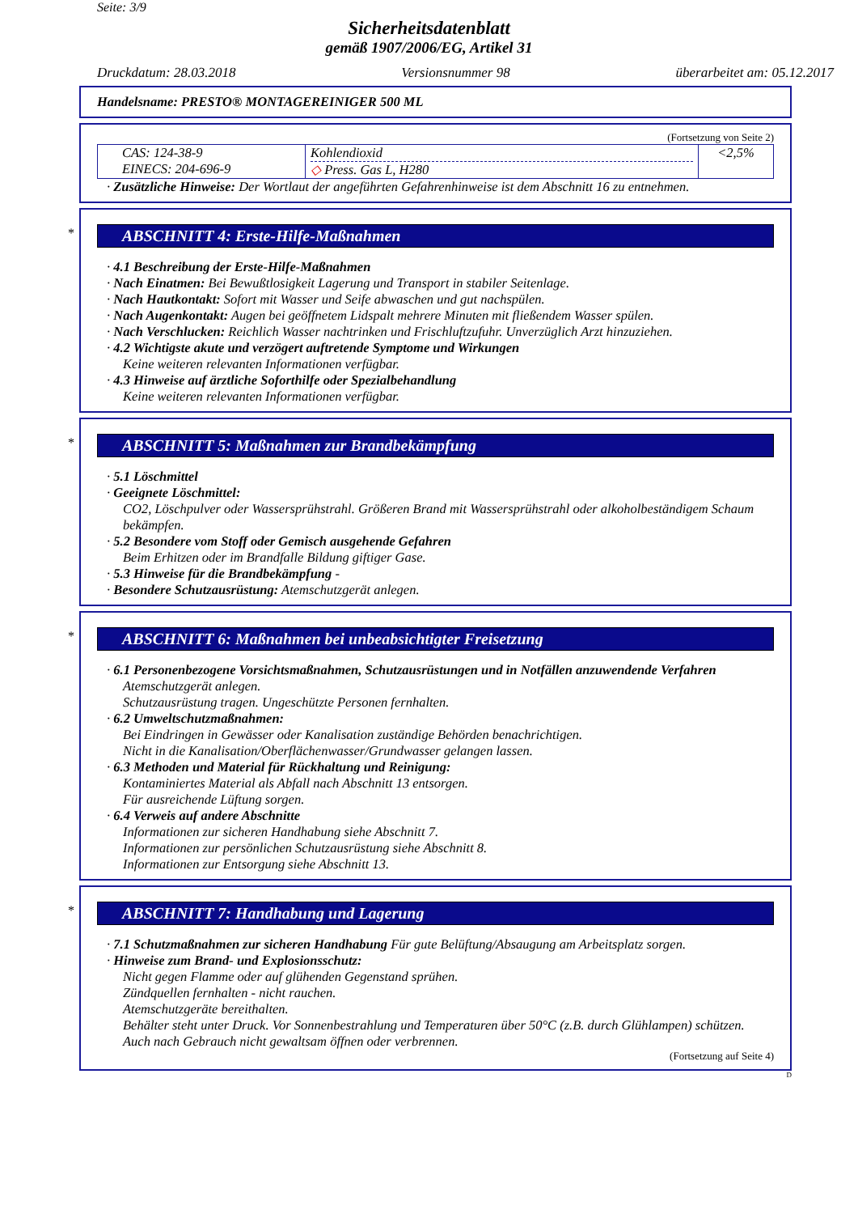Seite: 3/9
Sicherheitsdatenblatt
gemäß 1907/2006/EG, Artikel 31
Druckdatum: 28.03.2018 Versionsnummer 98 überarbeitet am: 05.12.2017
Handelsname: PRESTO® MONTAGEREINIGER 500 ML
(Fortsetzung von Seite 2)
| CAS: 124-38-9 EINECS: 204-696-9 | Kohlendioxid ◇ Press. Gas L, H280 | <2,5% |
· Zusätzliche Hinweise: Der Wortlaut der angeführten Gefahrenhinweise ist dem Abschnitt 16 zu entnehmen.
*
ABSCHNITT 4: Erste-Hilfe-Maßnahmen
· 4.1 Beschreibung der Erste-Hilfe-Maßnahmen
· Nach Einatmen: Bei Bewußtlosigkeit Lagerung und Transport in stabiler Seitenlage.
· Nach Hautkontakt: Sofort mit Wasser und Seife abwaschen und gut nachspülen.
· Nach Augenkontakt: Augen bei geöffnetem Lidspalt mehrere Minuten mit fließendem Wasser spülen.
· Nach Verschlucken: Reichlich Wasser nachtrinken und Frischluftzufuhr. Unverzüglich Arzt hinzuziehen.
· 4.2 Wichtigste akute und verzögert auftretende Symptome und Wirkungen
Keine weiteren relevanten Informationen verfügbar.
· 4.3 Hinweise auf ärztliche Soforthilfe oder Spezialbehandlung
Keine weiteren relevanten Informationen verfügbar.
*
ABSCHNITT 5: Maßnahmen zur Brandbekämpfung
· 5.1 Löschmittel
· Geeignete Löschmittel:
CO2, Löschpulver oder Wassersprühstrahl. Größeren Brand mit Wassersprühstrahl oder alkoholbeständigem Schaum bekämpfen.
· 5.2 Besondere vom Stoff oder Gemisch ausgehende Gefahren
Beim Erhitzen oder im Brandfalle Bildung giftiger Gase.
· 5.3 Hinweise für die Brandbekämpfung -
· Besondere Schutzausrüstung: Atemschutzgerät anlegen.
*
ABSCHNITT 6: Maßnahmen bei unbeabsichtigter Freisetzung
· 6.1 Personenbezogene Vorsichtsmaßnahmen, Schutzausrüstungen und in Notfällen anzuwendende Verfahren
Atemschutzgerät anlegen.
Schutzausrüstung tragen. Ungeschützte Personen fernhalten.
· 6.2 Umweltschutzmaßnahmen:
Bei Eindringen in Gewässer oder Kanalisation zuständige Behörden benachrichtigen.
Nicht in die Kanalisation/Oberflächenwasser/Grundwasser gelangen lassen.
· 6.3 Methoden und Material für Rückhaltung und Reinigung:
Kontaminiertes Material als Abfall nach Abschnitt 13 entsorgen.
Für ausreichende Lüftung sorgen.
· 6.4 Verweis auf andere Abschnitte
Informationen zur sicheren Handhabung siehe Abschnitt 7.
Informationen zur persönlichen Schutzausrüstung siehe Abschnitt 8.
Informationen zur Entsorgung siehe Abschnitt 13.
*
ABSCHNITT 7: Handhabung und Lagerung
· 7.1 Schutzmaßnahmen zur sicheren Handhabung Für gute Belüftung/Absaugung am Arbeitsplatz sorgen.
· Hinweise zum Brand- und Explosionsschutz:
Nicht gegen Flamme oder auf glühenden Gegenstand sprühen.
Zündquellen fernhalten - nicht rauchen.
Atemschutzgeräte bereithalten.
Behälter steht unter Druck. Vor Sonnenbestrahlung und Temperaturen über 50°C (z.B. durch Glühlampen) schützen. Auch nach Gebrauch nicht gewaltsam öffnen oder verbrennen.
(Fortsetzung auf Seite 4)
D